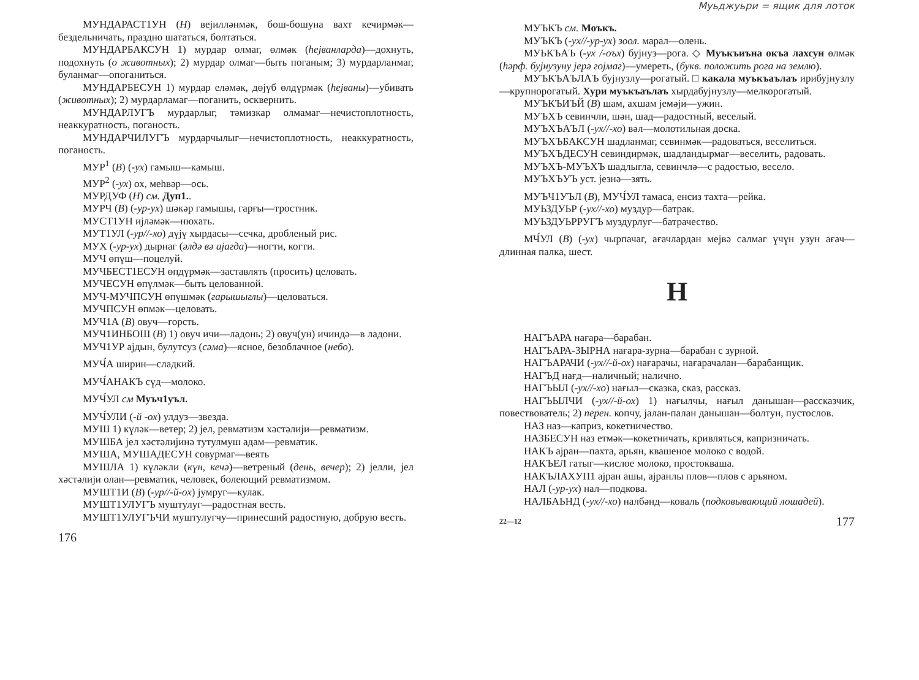МУНДАРАСТ1УН (Н) вејилләнмәк, бош-бошуна вахт кечирмәк—бездельничать, праздно шататься, болтаться.
МУНДАРБАКСУН 1) мурдар олмаг, өлмәк (һејванларда)—дохнуть, подохнуть (о животных); 2) мурдар олмаг—быть поганым; 3) мурдарланмаг, буланмаг—опоганиться.
МУНДАРБЕСУН 1) мурдар еләмәк, дөјүб өлдүрмәк (һејваны)—убивать (животных); 2) мурдарламаг—поганить, осквернить.
МУНДАРЛУГЪ мурдарлыг, тәмизкар олмамаг—нечистоплотность, неаккуратность, поганость.
МУНДАРЧИЛУГЪ мурдарчылыг—нечистоплотность, неаккуратность, поганость.
МУР<sup>1</sup> (В) (-ух) гамыш—камыш.
МУР<sup>2</sup> (-ух) ох, меһвәр—ось.
МУРДУФ (Н) см. Дуп1..
МУРЧ (В) (-ур-ух) шәкәр гамышы, гарғы—тростник.
МУСТ1УН ијләмәк—нюхать.
МУТ1УЛ (-ур//-хо) дүјү хырдасы—сечка, дробленый рис.
МУХ (-ур-ух) дырнаг (әлдә вә ајагда)—ногти, когти.
МУЧ өпүш—поцелуй.
МУЧБЕСТ1ЕСУН өпдүрмәк—заставлять (просить) целовать.
МУЧЕСУН өпүлмәк—быть целованной.
МУЧ-МУЧПСУН өпүшмәк (гарышыглы)—целоваться.
МУЧПСУН өпмәк—целовать.
МУЧ1А (В) овуч—горсть.
МУЧ1ИНБОШ (В) 1) овуч ичи—ладонь; 2) овуч(ун) ичиндә—в ладони.
МУЧ1УР ајдын, булутсуз (сәма)—ясное, безоблачное (небо).
МУЧ́А ширин—сладкий.
МУЧ́АНАКЪ сүд—молоко.
МУЧ́УЛ см Муъч1уъл.
МУЧ́УЛИ (-й -ох) улдуз—звезда.
МУШ 1) күләк—ветер; 2) јел, ревматизм хәстәлији—ревматизм.
МУШБА јел хәстәлијинә тутулмуш адам—ревматик.
МУША, МУШАДЕСУН совурмаг—веять
МУШЛА 1) күләкли (күн, кечә)—ветреный (день, вечер); 2) јелли, јел хәстәлији олан—ревматик, человек, болеющий ревматизмом.
МУШТ1И (В) (-ур//-й-ох) јумруг—кулак.
МУШТ1УЛУГЪ муштулуг—радостная весть.
МУШТ1УЛУГЪЧИ муштулугчу—принесший радостную, добрую весть.
176
Муьджуьри = ящик для лоток
МУЪКЪ см. Моъкъ.
МУЪКЪ (-ух//-ур-ух) зоол. марал—олень.
МУЬКЪАЪ (-ух /-оъх) бујнуз—рога. ◇ Муъкъиъна окъа лахсун өлмәк (һәрф. бујнузуну јерә гојмаг)—умереть, (букв. положить рога на землю).
МУЪКЪАЪЛАЪ бујнузлу—рогатый. □ какала муъкъаълаъ ирибујнузлу—крупнорогатый. Хури муъкъаълаъ хырдабујнузлу—мелкорогатый.
МУЪКЪИЪЙ (В) шам, ахшам јемәји—ужин.
МУЪХЪ севинчли, шән, шад—радостный, веселый.
МУЪХЪАЪЛ (-ух//-хо) вәл—молотильная доска.
МУЪХЪБАКСУН шадланмаг, севинмәк—радоваться, веселиться.
МУЪХЪДЕСУН севиндирмәк, шадландырмаг—веселить, радовать.
МУЪХЪ-МУЪХЪ шадлыгла, севинчлә—с радостью, весело.
МУЪХЪУЪ уст. језнә—зять.
МУЪЧ1УЪЛ (В), МУЧ́УЛ тамаса, енсиз тахта—рейка.
МУЬЗДУЬР (-ух//-хо) муздур—батрак.
МУЬЗДУЬРРУГЪ муздурлуг—батрачество.
МЧ́УЛ (В) (-ух) чырпачаг, ағачлардан мејвә салмаг үчүн узун ағач—длинная палка, шест.
Н
НАГЪАРА нағара—барабан.
НАГЪАРА-ЗЫРНА нағара-зурна—барабан с зурной.
НАГЪАРАЧИ (-ух//-й-ох) нағарачы, нағарачалан—барабанщик.
НАГЪД нағд—наличный; налично.
НАГЪЫЛ (-ух//-хо) нағыл—сказка, сказ, рассказ.
НАГЪЫЛЧИ (-ух//-й-ох) 1) нағылчы, нағыл данышан—рассказчик, повествователь; 2) перен. копчу, јалан-палан данышан—болтун, пустослов.
НАЗ наз—каприз, кокетничество.
НАЗБЕСУН наз етмәк—кокетничать, кривляться, капризничать.
НАКЪ ајран—пахта, арьян, квашеное молоко с водой.
НАКЪЕЛ гатыг—кислое молоко, простокваша.
НАКЪЛАХУП1 ајран ашы, ајранлы плов—плов с арьяном.
НАЛ (-ур-ух) нал—подкова.
НАЛБАЬНД (-ух//-хо) налбәнд—коваль (подковывающий лошадей).
22—12 177